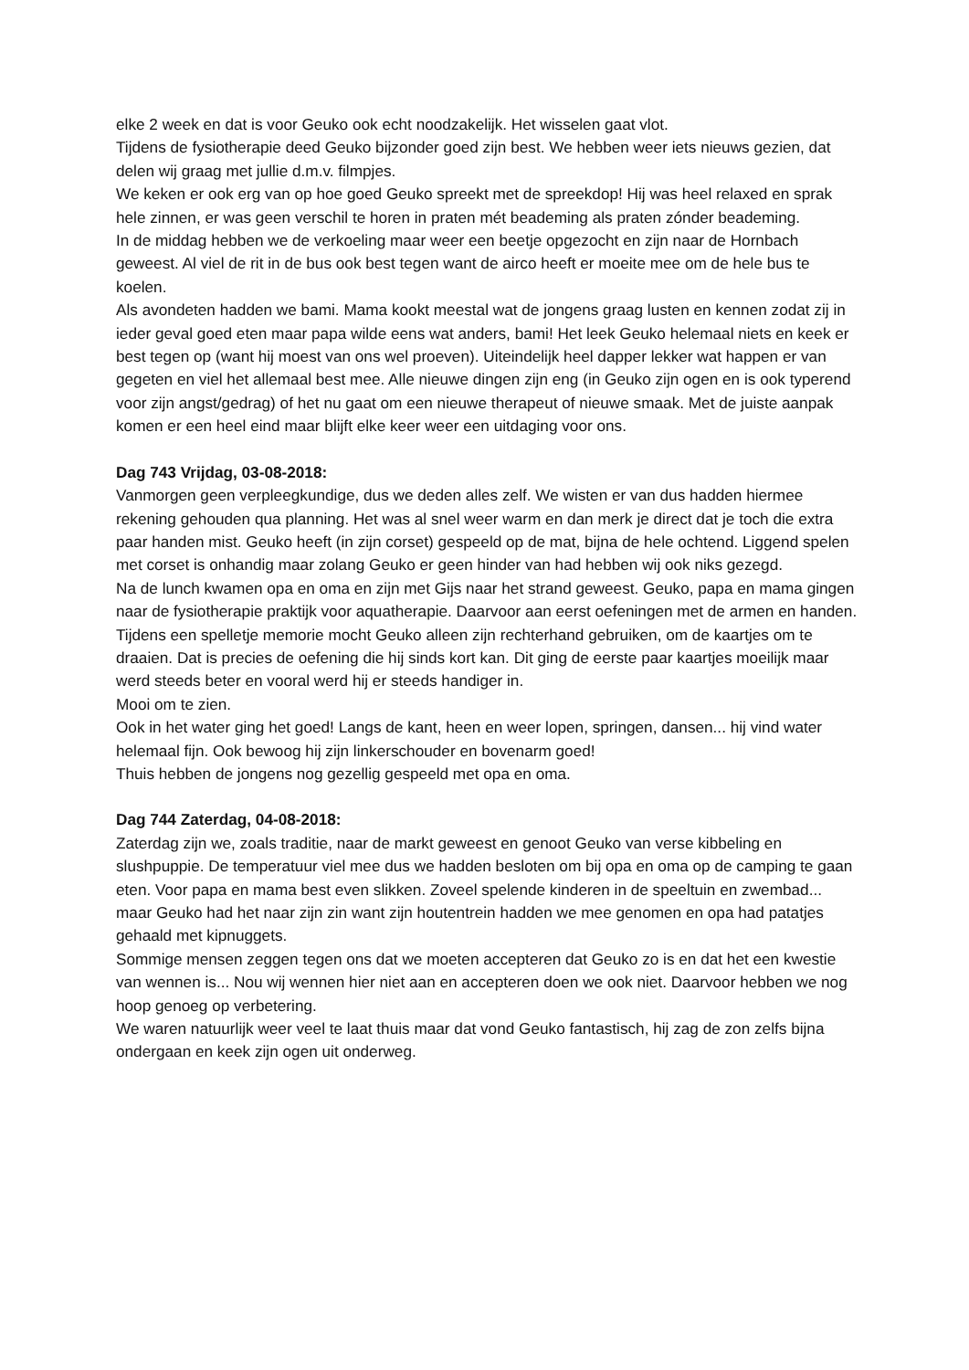elke 2 week en dat is voor Geuko ook echt noodzakelijk. Het wisselen gaat vlot.
Tijdens de fysiotherapie deed Geuko bijzonder goed zijn best. We hebben weer iets nieuws gezien, dat delen wij graag met jullie d.m.v. filmpjes.
We keken er ook erg van op hoe goed Geuko spreekt met de spreekdop! Hij was heel relaxed en sprak hele zinnen, er was geen verschil te horen in praten mét beademing als praten zónder beademing.
In de middag hebben we de verkoeling maar weer een beetje opgezocht en zijn naar de Hornbach geweest. Al viel de rit in de bus ook best tegen want de airco heeft er moeite mee om de hele bus te koelen.
Als avondeten hadden we bami. Mama kookt meestal wat de jongens graag lusten en kennen zodat zij in ieder geval goed eten maar papa wilde eens wat anders, bami! Het leek Geuko helemaal niets en keek er best tegen op (want hij moest van ons wel proeven). Uiteindelijk heel dapper lekker wat happen er van gegeten en viel het allemaal best mee. Alle nieuwe dingen zijn eng (in Geuko zijn ogen en is ook typerend voor zijn angst/gedrag) of het nu gaat om een nieuwe therapeut of nieuwe smaak. Met de juiste aanpak komen er een heel eind maar blijft elke keer weer een uitdaging voor ons.
Dag 743 Vrijdag, 03-08-2018:
Vanmorgen geen verpleegkundige, dus we deden alles zelf. We wisten er van dus hadden hiermee rekening gehouden qua planning. Het was al snel weer warm en dan merk je direct dat je toch die extra paar handen mist. Geuko heeft (in zijn corset) gespeeld op de mat, bijna de hele ochtend. Liggend spelen met corset is onhandig maar zolang Geuko er geen hinder van had hebben wij ook niks gezegd.
Na de lunch kwamen opa en oma en zijn met Gijs naar het strand geweest. Geuko, papa en mama gingen naar de fysiotherapie praktijk voor aquatherapie. Daarvoor aan eerst oefeningen met de armen en handen. Tijdens een spelletje memorie mocht Geuko alleen zijn rechterhand gebruiken, om de kaartjes om te draaien. Dat is precies de oefening die hij sinds kort kan. Dit ging de eerste paar kaartjes moeilijk maar werd steeds beter en vooral werd hij er steeds handiger in.
Mooi om te zien.
Ook in het water ging het goed! Langs de kant, heen en weer lopen, springen, dansen... hij vind water helemaal fijn. Ook bewoog hij zijn linkerschouder en bovenarm goed!
Thuis hebben de jongens nog gezellig gespeeld met opa en oma.
Dag 744 Zaterdag, 04-08-2018:
Zaterdag zijn we, zoals traditie, naar de markt geweest en genoot Geuko van verse kibbeling en slushpuppie. De temperatuur viel mee dus we hadden besloten om bij opa en oma op de camping te gaan eten. Voor papa en mama best even slikken. Zoveel spelende kinderen in de speeltuin en zwembad... maar Geuko had het naar zijn zin want zijn houtentrein hadden we mee genomen en opa had patatjes gehaald met kipnuggets.
Sommige mensen zeggen tegen ons dat we moeten accepteren dat Geuko zo is en dat het een kwestie van wennen is... Nou wij wennen hier niet aan en accepteren doen we ook niet. Daarvoor hebben we nog hoop genoeg op verbetering.
We waren natuurlijk weer veel te laat thuis maar dat vond Geuko fantastisch, hij zag de zon zelfs bijna ondergaan en keek zijn ogen uit onderweg.